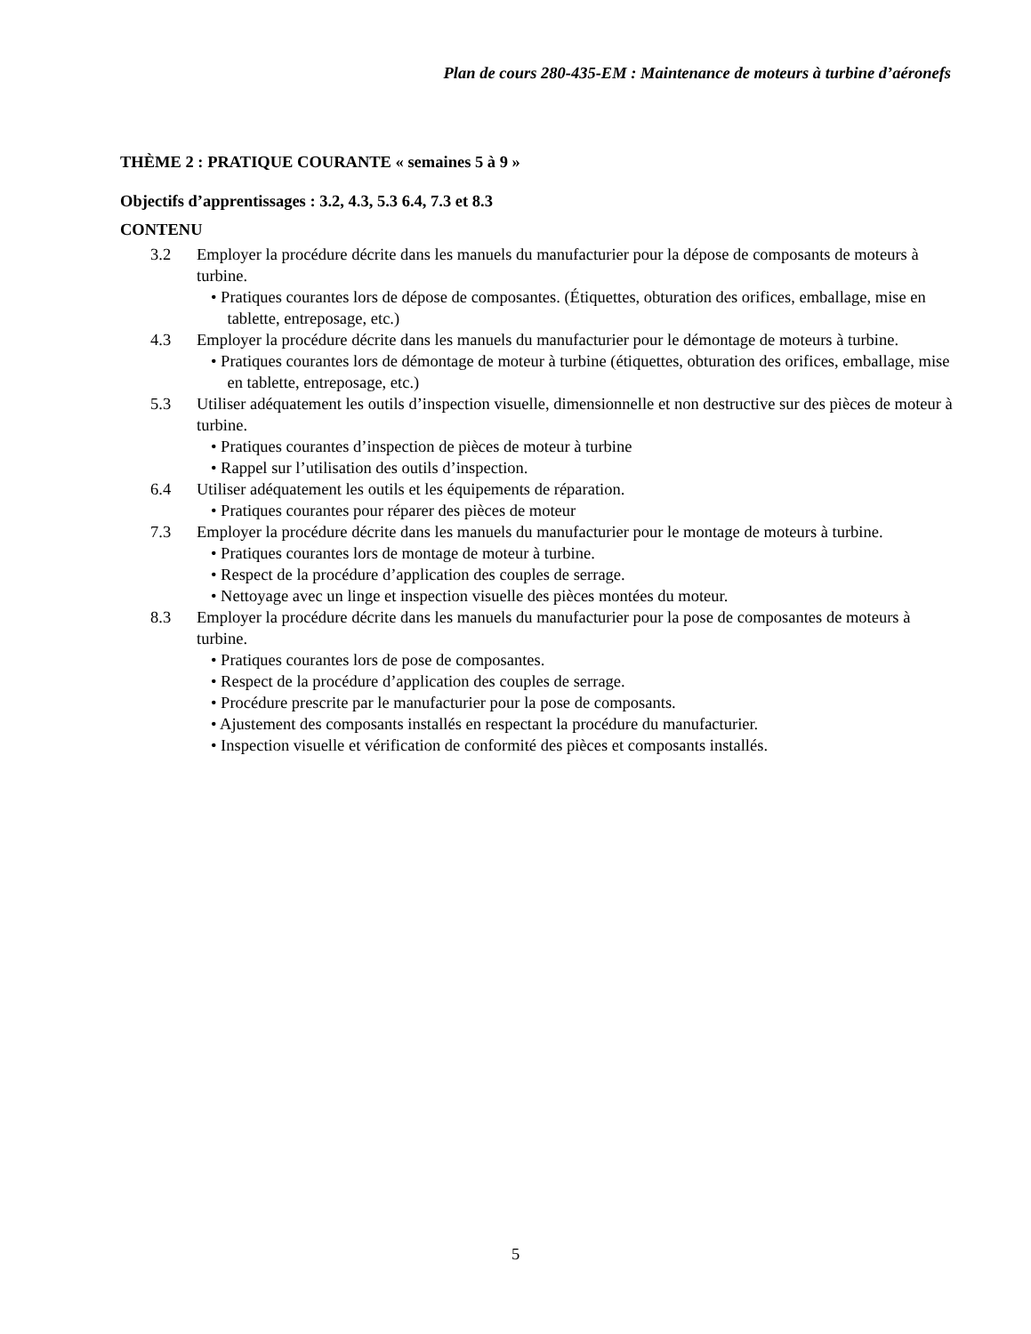Plan de cours 280-435-EM : Maintenance de moteurs à turbine d’aéronefs
THÈME 2 : PRATIQUE COURANTE « semaines 5 à 9 »
Objectifs d’apprentissages : 3.2, 4.3, 5.3 6.4, 7.3 et 8.3
CONTENU
3.2 Employer la procédure décrite dans les manuels du manufacturier pour la dépose de composants de moteurs à turbine.
• Pratiques courantes lors de dépose de composantes. (Étiquettes, obturation des orifices, emballage, mise en tablette, entreposage, etc.)
4.3 Employer la procédure décrite dans les manuels du manufacturier pour le démontage de moteurs à turbine.
• Pratiques courantes lors de démontage de moteur à turbine (étiquettes, obturation des orifices, emballage, mise en tablette, entreposage, etc.)
5.3 Utiliser adéquatement les outils d’inspection visuelle, dimensionnelle et non destructive sur des pièces de moteur à turbine.
• Pratiques courantes d’inspection de pièces de moteur à turbine
• Rappel sur l’utilisation des outils d’inspection.
6.4 Utiliser adéquatement les outils et les équipements de réparation.
• Pratiques courantes pour réparer des pièces de moteur
7.3 Employer la procédure décrite dans les manuels du manufacturier pour le montage de moteurs à turbine.
• Pratiques courantes lors de montage de moteur à turbine.
• Respect de la procédure d’application des couples de serrage.
• Nettoyage avec un linge et inspection visuelle des pièces montées du moteur.
8.3 Employer la procédure décrite dans les manuels du manufacturier pour la pose de composantes de moteurs à turbine.
• Pratiques courantes lors de pose de composantes.
• Respect de la procédure d’application des couples de serrage.
• Procédure prescrite par le manufacturier pour la pose de composants.
• Ajustement des composants installés en respectant la procédure du manufacturier.
• Inspection visuelle et vérification de conformité des pièces et composants installés.
5